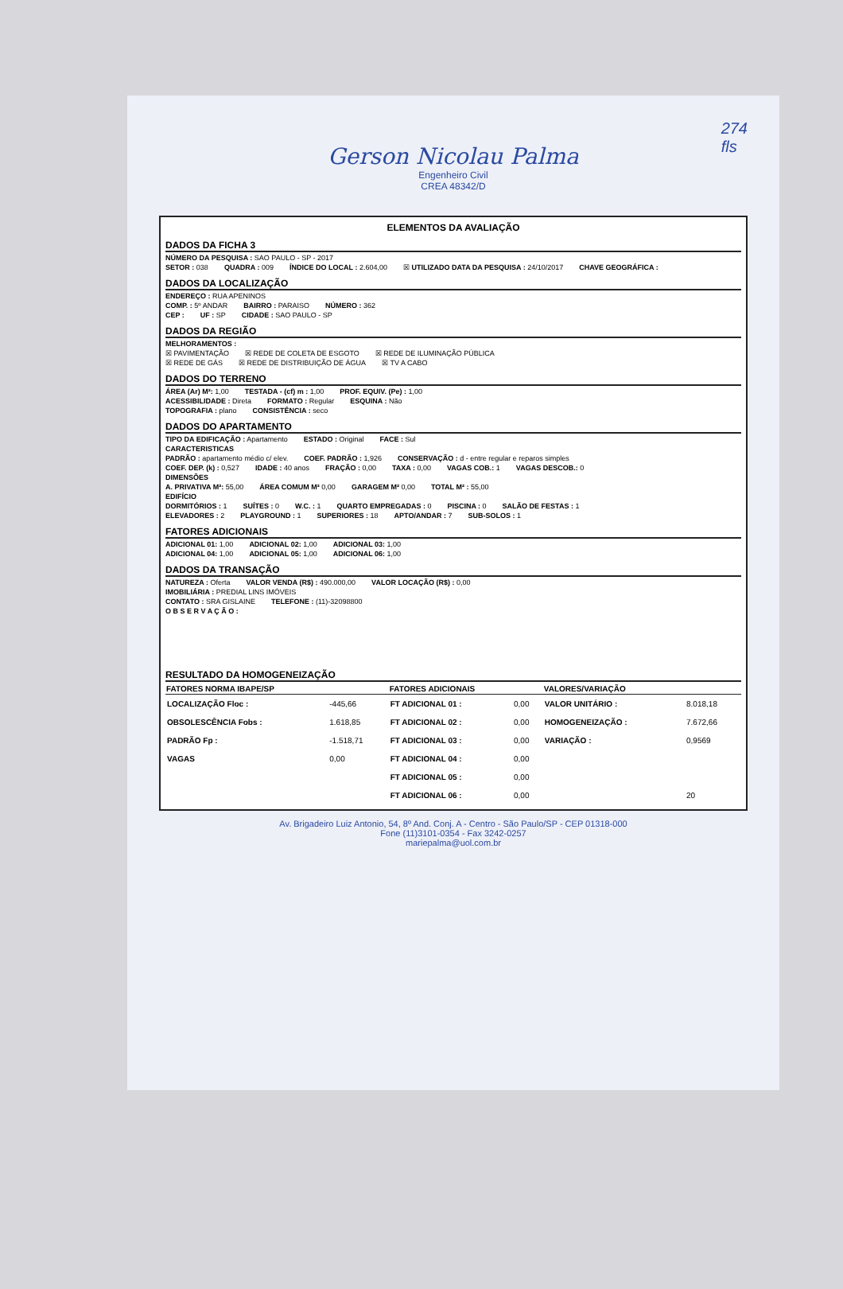274
fls
Gerson Nicolau Palma
Engenheiro Civil
CREA 48342/D
ELEMENTOS DA AVALIAÇÃO
DADOS DA FICHA 3
NÚMERO DA PESQUISA : SAO PAULO - SP - 2017
SETOR : 038 QUADRA : 009 ÍNDICE DO LOCAL : 2.604,00 ☒ UTILIZADO DATA DA PESQUISA : 24/10/2017 CHAVE GEOGRÁFICA :
DADOS DA LOCALIZAÇÃO
ENDEREÇO : RUA APENINOS
COMP. : 5º ANDAR BAIRRO : PARAISO NÚMERO : 362
CEP : UF : SP CIDADE : SAO PAULO - SP
DADOS DA REGIÃO
MELHORAMENTOS :
☒ PAVIMENTAÇÃO ☒ REDE DE COLETA DE ESGOTO ☒ REDE DE ILUMINAÇÃO PÚBLICA
☒ REDE DE GÁS ☒ REDE DE DISTRIBUIÇÃO DE ÁGUA ☒ TV A CABO
DADOS DO TERRENO
ÁREA (Ar) M²: 1,00 TESTADA - (cf) m : 1,00 PROF. EQUIV. (Pe) : 1,00
ACESSIBILIDADE : Direta FORMATO : Regular ESQUINA : Não
TOPOGRAFIA : plano CONSISTÊNCIA : seco
DADOS DO APARTAMENTO
TIPO DA EDIFICAÇÃO : Apartamento ESTADO : Original FACE : Sul
CARACTERISTICAS
PADRÃO : apartamento médio c/ elev. COEF. PADRÃO : 1,926 CONSERVAÇÃO : d - entre regular e reparos simples
COEF. DEP. (k) : 0,527 IDADE : 40 anos FRAÇÃO : 0,00 TAXA : 0,00 VAGAS COB.: 1 VAGAS DESCOB.: 0
DIMENSÕES
A. PRIVATIVA M²: 55,00 ÁREA COMUM M² 0,00 GARAGEM M² 0,00 TOTAL M² : 55,00
EDIFÍCIO
DORMITÓRIOS : 1 SUÍTES : 0 W.C. : 1 QUARTO EMPREGADAS : 0 PISCINA : 0 SALÃO DE FESTAS : 1
ELEVADORES : 2 PLAYGROUND : 1 SUPERIORES : 18 APTO/ANDAR : 7 SUB-SOLOS : 1
FATORES ADICIONAIS
ADICIONAL 01: 1,00 ADICIONAL 02: 1,00 ADICIONAL 03: 1,00
ADICIONAL 04: 1,00 ADICIONAL 05: 1,00 ADICIONAL 06: 1,00
DADOS DA TRANSAÇÃO
NATUREZA : Oferta VALOR VENDA (R$) : 490.000,00 VALOR LOCAÇÃO (R$) : 0,00
IMOBILIÁRIA : PREDIAL LINS IMÓVEIS
CONTATO : SRA GISLAINE TELEFONE : (11)-32098800
O B S E R V A Ç Ã O :
RESULTADO DA HOMOGENEIZAÇÃO
| FATORES NORMA IBAPE/SP | | FATORES ADICIONAIS | | VALORES/VARIAÇÃO | |
| --- | --- | --- | --- | --- | --- |
| LOCALIZAÇÃO Floc : | -445,66 | FT ADICIONAL 01 : | 0,00 | VALOR UNITÁRIO : | 8.018,18 |
| OBSOLESCÊNCIA Fobs : | 1.618,85 | FT ADICIONAL 02 : | 0,00 | HOMOGENEIZAÇÃO : | 7.672,66 |
| PADRÃO Fp : | -1.518,71 | FT ADICIONAL 03 : | 0,00 | VARIAÇÃO : | 0,9569 |
| VAGAS | 0,00 | FT ADICIONAL 04 : | 0,00 | | |
| | | FT ADICIONAL 05 : | 0,00 | | |
| | | FT ADICIONAL 06 : | 0,00 | | 20 |
Av. Brigadeiro Luiz Antonio, 54, 8º And. Conj. A - Centro - São Paulo/SP - CEP 01318-000
Fone (11)3101-0354 - Fax 3242-0257
mariepalma@uol.com.br